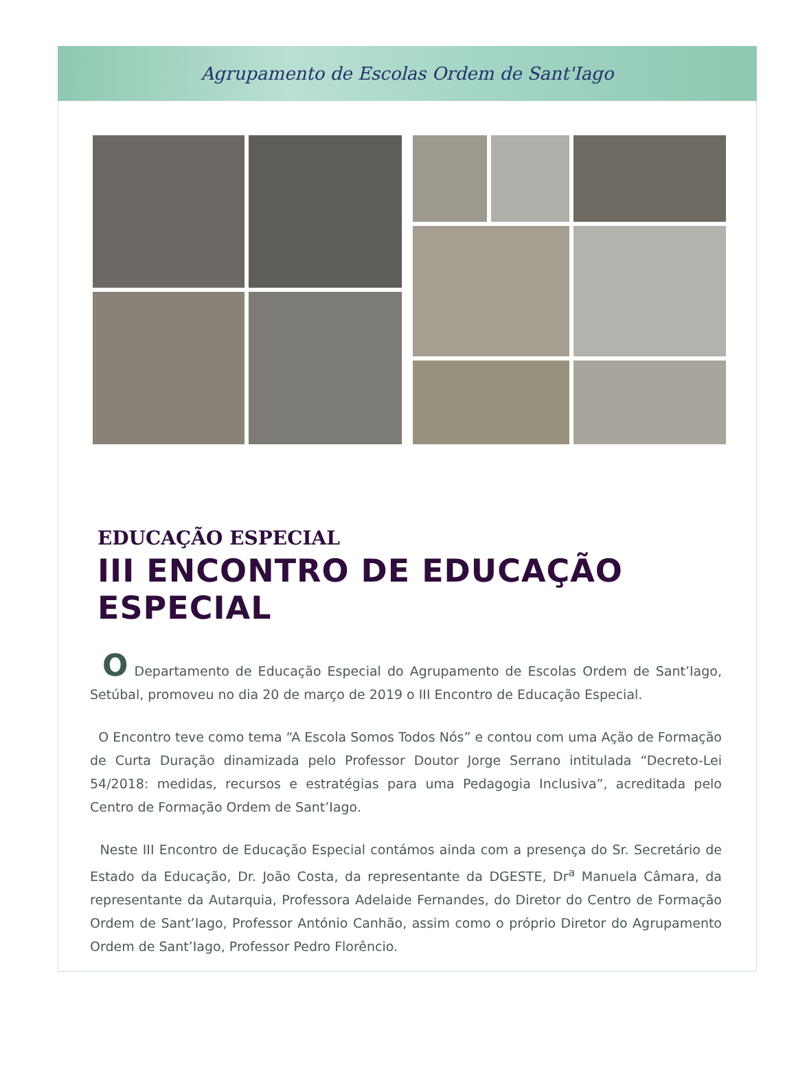Agrupamento de Escolas Ordem de Sant'Iago
EDUCAÇÃO ESPECIAL
III ENCONTRO DE EDUCAÇÃO ESPECIAL
O Departamento de Educação Especial do Agrupamento de Escolas Ordem de Sant’Iago, Setúbal, promoveu no dia 20 de março de 2019 o III Encontro de Educação Especial.
O Encontro teve como tema “A Escola Somos Todos Nós” e contou com uma Ação de Formação de Curta Duração dinamizada pelo Professor Doutor Jorge Serrano intitulada “Decreto-Lei 54/2018: medidas, recursos e estratégias para uma Pedagogia Inclusiva”, acreditada pelo Centro de Formação Ordem de Sant’Iago.
Neste III Encontro de Educação Especial contámos ainda com a presença do Sr. Secretário de Estado da Educação, Dr. João Costa, da representante da DGESTE, Dr<sup>a</sup> Manuela Câmara, da representante da Autarquia, Professora Adelaide Fernandes, do Diretor do Centro de Formação Ordem de Sant’Iago, Professor António Canhão, assim como o próprio Diretor do Agrupamento Ordem de Sant’Iago, Professor Pedro Florêncio.